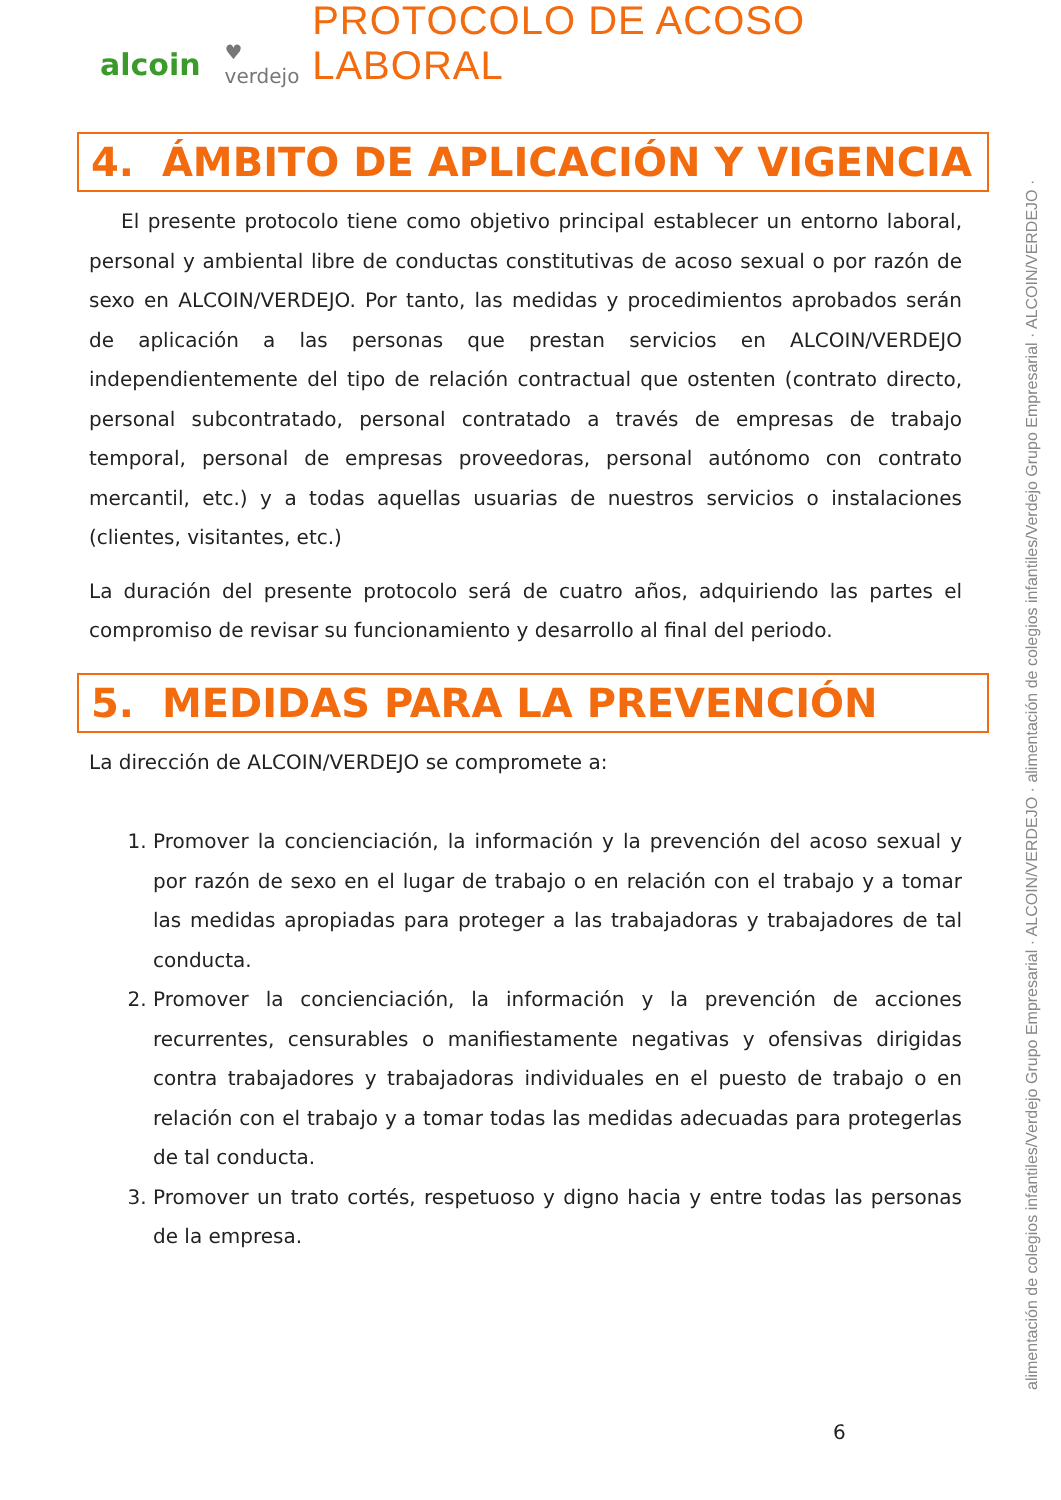alcoin ♥ verdejo
PROTOCOLO DE ACOSO LABORAL
4. ÁMBITO DE APLICACIÓN Y VIGENCIA
El presente protocolo tiene como objetivo principal establecer un entorno laboral, personal y ambiental libre de conductas constitutivas de acoso sexual o por razón de sexo en ALCOIN/VERDEJO. Por tanto, las medidas y procedimientos aprobados serán de aplicación a las personas que prestan servicios en ALCOIN/VERDEJO independientemente del tipo de relación contractual que ostenten (contrato directo, personal subcontratado, personal contratado a través de empresas de trabajo temporal, personal de empresas proveedoras, personal autónomo con contrato mercantil, etc.) y a todas aquellas usuarias de nuestros servicios o instalaciones (clientes, visitantes, etc.)
La duración del presente protocolo será de cuatro años, adquiriendo las partes el compromiso de revisar su funcionamiento y desarrollo al final del periodo.
5. MEDIDAS PARA LA PREVENCIÓN
La dirección de ALCOIN/VERDEJO se compromete a:
1. Promover la concienciación, la información y la prevención del acoso sexual y por razón de sexo en el lugar de trabajo o en relación con el trabajo y a tomar las medidas apropiadas para proteger a las trabajadoras y trabajadores de tal conducta.
2. Promover la concienciación, la información y la prevención de acciones recurrentes, censurables o manifiestamente negativas y ofensivas dirigidas contra trabajadores y trabajadoras individuales en el puesto de trabajo o en relación con el trabajo y a tomar todas las medidas adecuadas para protegerlas de tal conducta.
3. Promover un trato cortés, respetuoso y digno hacia y entre todas las personas de la empresa.
alimentación de colegios infantiles/Verdejo Grupo Empresarial · ALCOIN/VERDEJO · alimentación de colegios infantiles/Verdejo Grupo Empresarial · ALCOIN/VERDEJO ·
6